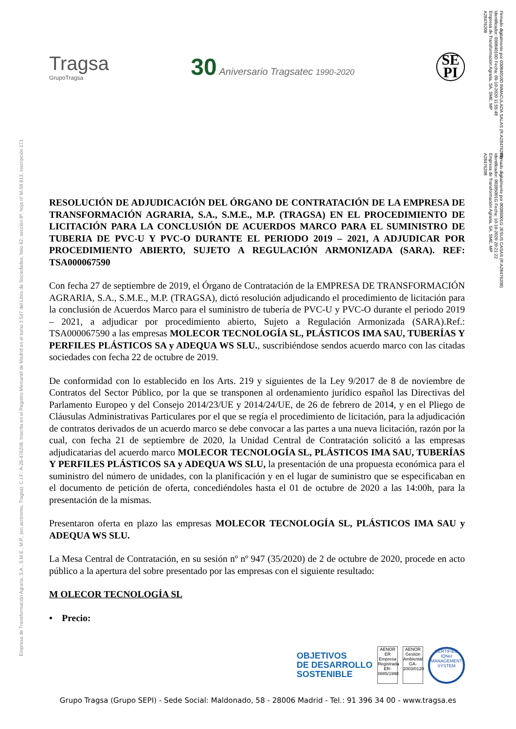Empresa de Transformación Agraria, S.A., S.M.E., M.P., (en acrónimo, Tragsa). C.I.F.: A-28-476208. Inscrita en el Registro Mercantil de Madrid en el tomo 3.547 del Libro de Sociedades, folio 62, sección 8ª, hoja nº M-59.813, inscripción 171.
Firmado digitalmente por 03084010D INMACULADA SALAS (R:A28476208)
Identificador: 03084010D Fecha: 09-10-2020 11:55:48
Empresa de Transformación Agraria, SA, SME, MP
A28476208
Firmado digitalmente por 00385001G JESUS CASAS (R:A28476208)
Identificador: 00385001G Fecha: 10-10-2020 20:21:22
Empresa de Transformación Agraria, SA, SME, MP
A28476208
Tragsa
GrupoTragsa
30 Aniversario Tragsatec 1990-2020
SE
PI
RESOLUCIÓN DE ADJUDICACIÓN DEL ÓRGANO DE CONTRATACIÓN DE LA EMPRESA DE TRANSFORMACIÓN AGRARIA, S.A., S.M.E., M.P. (TRAGSA) EN EL PROCEDIMIENTO DE LICITACIÓN PARA LA CONCLUSIÓN DE ACUERDOS MARCO PARA EL SUMINISTRO DE TUBERIA DE PVC-U Y PVC-O DURANTE EL PERIODO 2019 – 2021, A ADJUDICAR POR PROCEDIMIENTO ABIERTO, SUJETO A REGULACIÓN ARMONIZADA (SARA). REF: TSA000067590
Con fecha 27 de septiembre de 2019, el Órgano de Contratación de la EMPRESA DE TRANSFORMACIÓN AGRARIA, S.A., S.M.E., M.P. (TRAGSA), dictó resolución adjudicando el procedimiento de licitación para la conclusión de Acuerdos Marco para el suministro de tubería de PVC-U y PVC-O durante el periodo 2019 – 2021, a adjudicar por procedimiento abierto, Sujeto a Regulación Armonizada (SARA).Ref.: TSA000067590 a las empresas MOLECOR TECNOLOGÍA SL, PLÁSTICOS IMA SAU, TUBERÍAS Y PERFILES PLÁSTICOS SA y ADEQUA WS SLU., suscribiéndose sendos acuerdo marco con las citadas sociedades con fecha 22 de octubre de 2019.
De conformidad con lo establecido en los Arts. 219 y siguientes de la Ley 9/2017 de 8 de noviembre de Contratos del Sector Público, por la que se transponen al ordenamiento jurídico español las Directivas del Parlamento Europeo y del Consejo 2014/23/UE y 2014/24/UE, de 26 de febrero de 2014, y en el Pliego de Cláusulas Administrativas Particulares por el que se regía el procedimiento de licitación, para la adjudicación de contratos derivados de un acuerdo marco se debe convocar a las partes a una nueva licitación, razón por la cual, con fecha 21 de septiembre de 2020, la Unidad Central de Contratación solicitó a las empresas adjudicatarias del acuerdo marco MOLECOR TECNOLOGÍA SL, PLÁSTICOS IMA SAU, TUBERÍAS Y PERFILES PLÁSTICOS SA y ADEQUA WS SLU, la presentación de una propuesta económica para el suministro del número de unidades, con la planificación y en el lugar de suministro que se especificaban en el documento de petición de oferta, concediéndoles hasta el 01 de octubre de 2020 a las 14:00h, para la presentación de la mismas.
Presentaron oferta en plazo las empresas MOLECOR TECNOLOGÍA SL, PLÁSTICOS IMA SAU y ADEQUA WS SLU.
La Mesa Central de Contratación, en su sesión nº nº 947 (35/2020) de 2 de octubre de 2020, procede en acto público a la apertura del sobre presentado por las empresas con el siguiente resultado:
M OLECOR TECNOLOGÍA SL
• Precio:
OBJETIVOS
DE DESARROLLO
SOSTENIBLE
AENOR
ER
Empresa Registrada
ER-0885/1998
AENOR
Gestión Ambiental
GA-2003/0120
CERTIFIED
IQNet
MANAGEMENT SYSTEM
Grupo Tragsa (Grupo SEPI) - Sede Social: Maldonado, 58 - 28006 Madrid - Tel.: 91 396 34 00 - www.tragsa.es